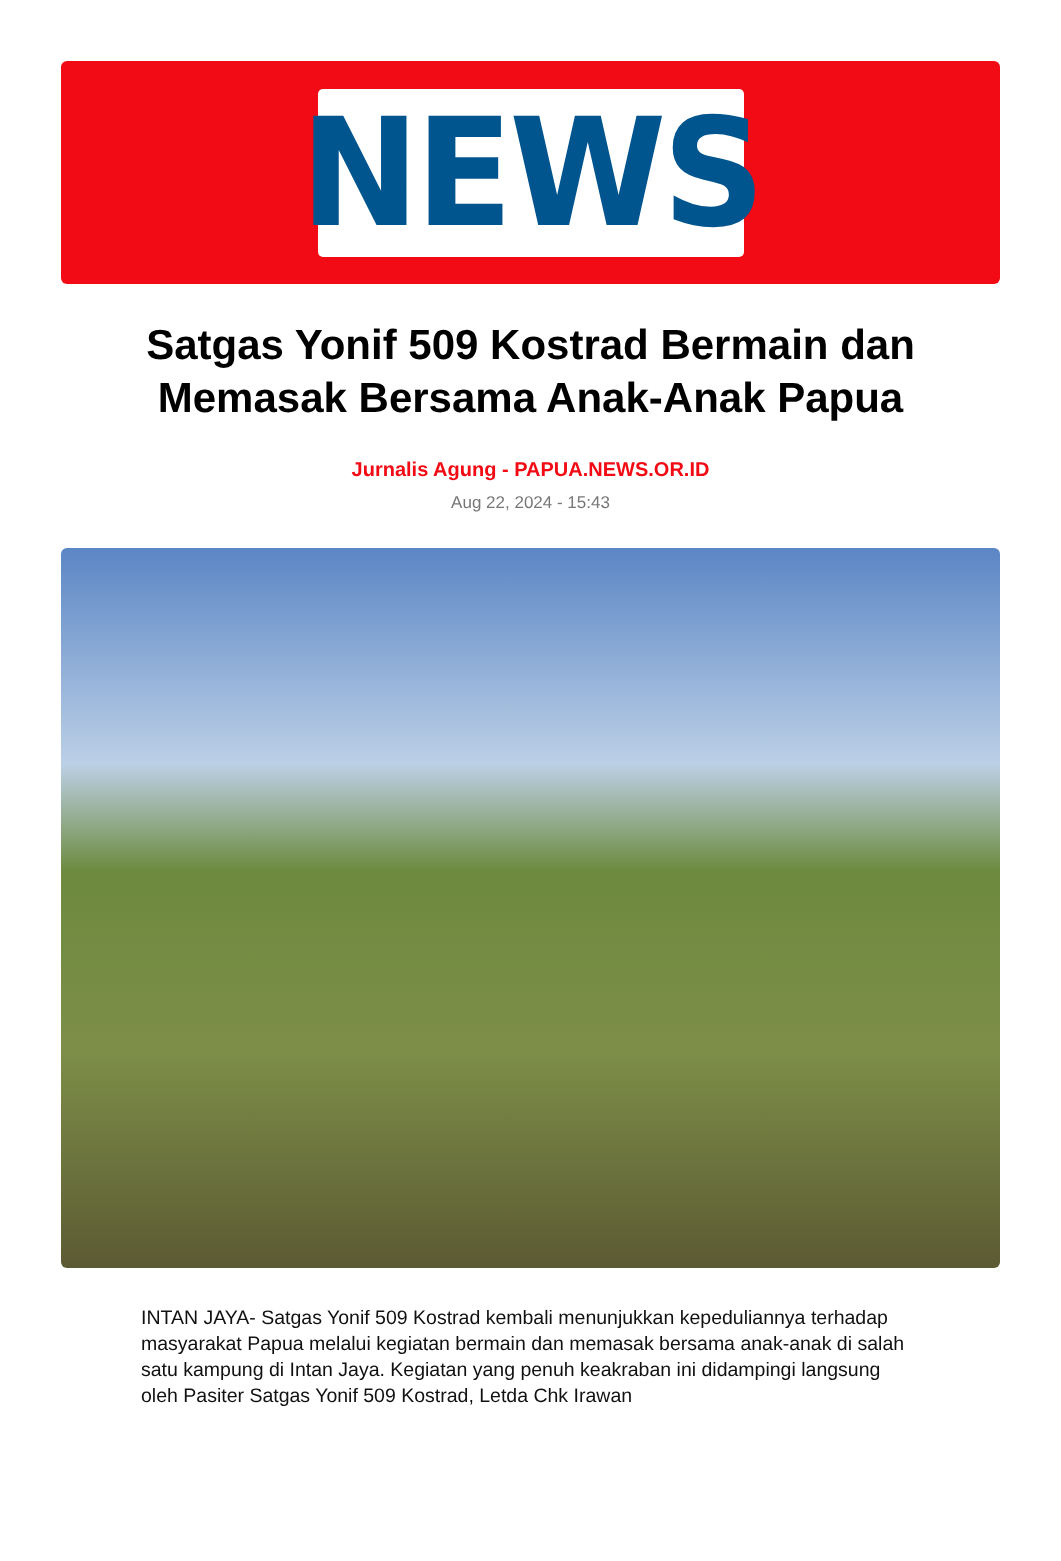NEWS
Satgas Yonif 509 Kostrad Bermain dan Memasak Bersama Anak-Anak Papua
Jurnalis Agung - PAPUA.NEWS.OR.ID
Aug 22, 2024 - 15:43
INTAN JAYA- Satgas Yonif 509 Kostrad kembali menunjukkan kepeduliannya terhadap masyarakat Papua melalui kegiatan bermain dan memasak bersama anak-anak di salah satu kampung di Intan Jaya. Kegiatan yang penuh keakraban ini didampingi langsung oleh Pasiter Satgas Yonif 509 Kostrad, Letda Chk Irawan